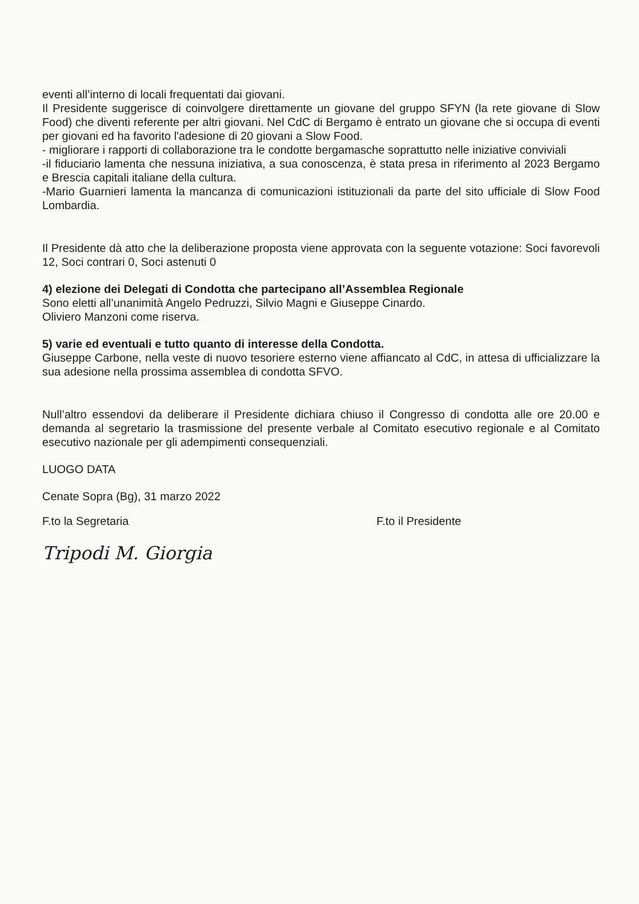eventi all’interno di locali frequentati dai giovani.
Il Presidente suggerisce di coinvolgere direttamente un giovane del gruppo SFYN (la rete giovane di Slow Food) che diventi referente per altri giovani. Nel CdC di Bergamo è entrato un giovane che si occupa di eventi per giovani ed ha favorito l'adesione di 20 giovani a Slow Food.
- migliorare i rapporti di collaborazione tra le condotte bergamasche soprattutto nelle iniziative conviviali
-il fiduciario lamenta che nessuna iniziativa, a sua conoscenza, è stata presa in riferimento al 2023 Bergamo e Brescia capitali italiane della cultura.
-Mario Guarnieri lamenta la mancanza di comunicazioni istituzionali da parte del sito ufficiale di Slow Food Lombardia.
Il Presidente dà atto che la deliberazione proposta viene approvata con la seguente votazione: Soci favorevoli 12, Soci contrari 0, Soci astenuti 0
4) elezione dei Delegati di Condotta che partecipano all’Assemblea Regionale
Sono eletti all’unanimità Angelo Pedruzzi, Silvio Magni e Giuseppe Cinardo.
Oliviero Manzoni come riserva.
5) varie ed eventuali e tutto quanto di interesse della Condotta.
Giuseppe Carbone, nella veste di nuovo tesoriere esterno viene affiancato al CdC, in attesa di ufficializzare la sua adesione nella prossima assemblea di condotta SFVO.
Null’altro essendovi da deliberare il Presidente dichiara chiuso il Congresso di condotta alle ore 20.00 e demanda al segretario la trasmissione del presente verbale al Comitato esecutivo regionale e al Comitato esecutivo nazionale per gli adempimenti consequenziali.
LUOGO DATA
Cenate Sopra (Bg), 31 marzo 2022
F.to la Segretaria
Tripodi M. Giorgia
F.to il Presidente